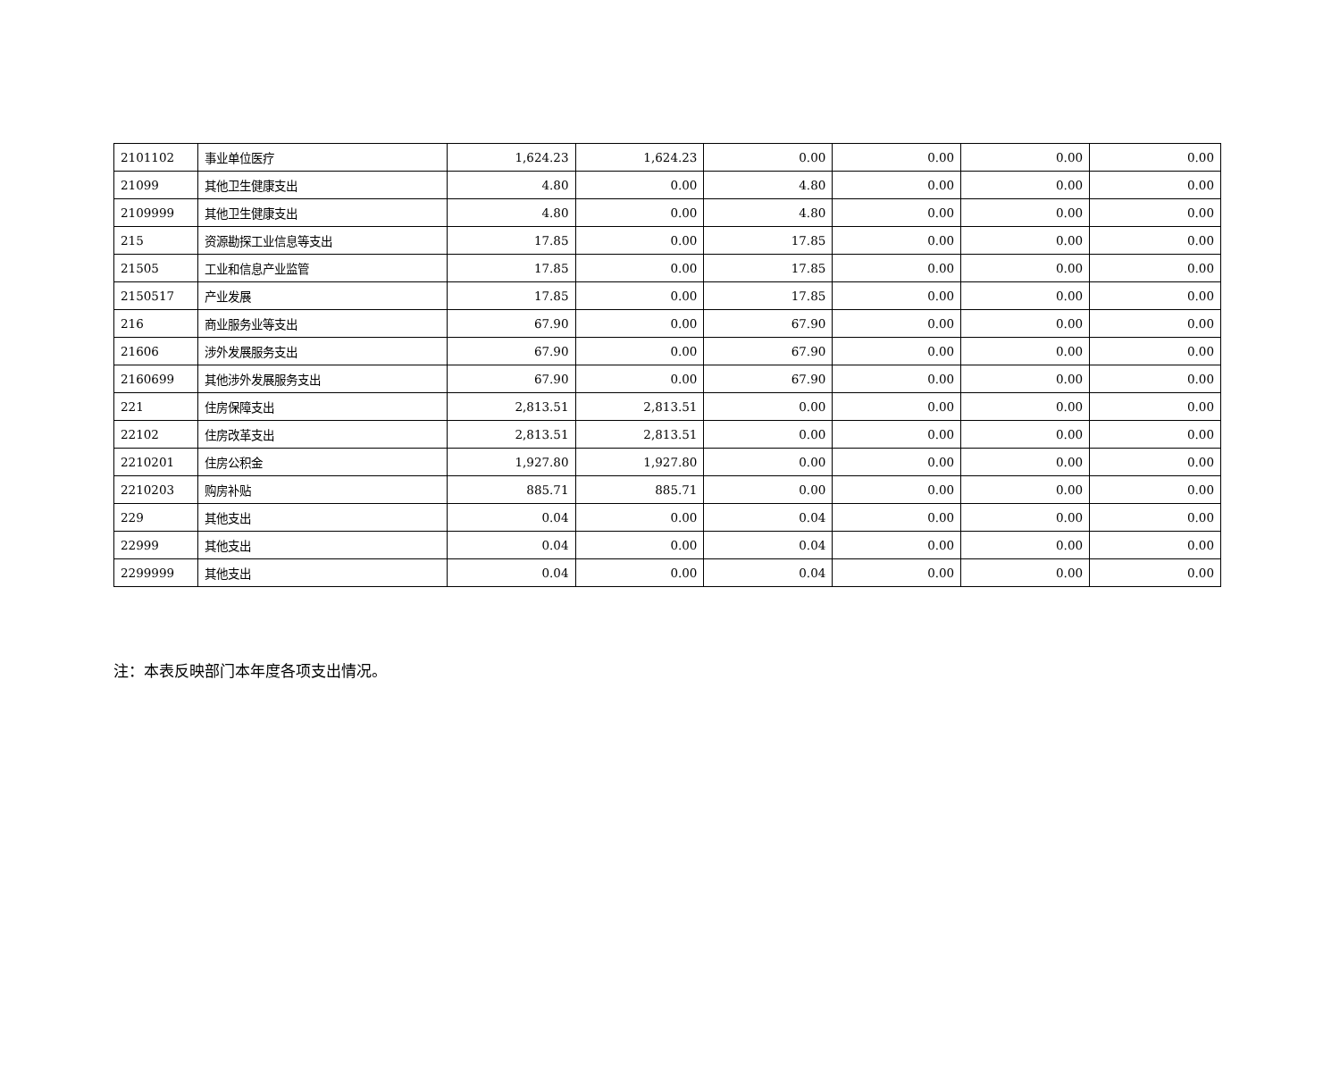| 2101102 | 事业单位医疗 | 1,624.23 | 1,624.23 | 0.00 | 0.00 | 0.00 | 0.00 |
| 21099 | 其他卫生健康支出 | 4.80 | 0.00 | 4.80 | 0.00 | 0.00 | 0.00 |
| 2109999 | 其他卫生健康支出 | 4.80 | 0.00 | 4.80 | 0.00 | 0.00 | 0.00 |
| 215 | 资源勘探工业信息等支出 | 17.85 | 0.00 | 17.85 | 0.00 | 0.00 | 0.00 |
| 21505 | 工业和信息产业监管 | 17.85 | 0.00 | 17.85 | 0.00 | 0.00 | 0.00 |
| 2150517 | 产业发展 | 17.85 | 0.00 | 17.85 | 0.00 | 0.00 | 0.00 |
| 216 | 商业服务业等支出 | 67.90 | 0.00 | 67.90 | 0.00 | 0.00 | 0.00 |
| 21606 | 涉外发展服务支出 | 67.90 | 0.00 | 67.90 | 0.00 | 0.00 | 0.00 |
| 2160699 | 其他涉外发展服务支出 | 67.90 | 0.00 | 67.90 | 0.00 | 0.00 | 0.00 |
| 221 | 住房保障支出 | 2,813.51 | 2,813.51 | 0.00 | 0.00 | 0.00 | 0.00 |
| 22102 | 住房改革支出 | 2,813.51 | 2,813.51 | 0.00 | 0.00 | 0.00 | 0.00 |
| 2210201 | 住房公积金 | 1,927.80 | 1,927.80 | 0.00 | 0.00 | 0.00 | 0.00 |
| 2210203 | 购房补贴 | 885.71 | 885.71 | 0.00 | 0.00 | 0.00 | 0.00 |
| 229 | 其他支出 | 0.04 | 0.00 | 0.04 | 0.00 | 0.00 | 0.00 |
| 22999 | 其他支出 | 0.04 | 0.00 | 0.04 | 0.00 | 0.00 | 0.00 |
| 2299999 | 其他支出 | 0.04 | 0.00 | 0.04 | 0.00 | 0.00 | 0.00 |
注：本表反映部门本年度各项支出情况。